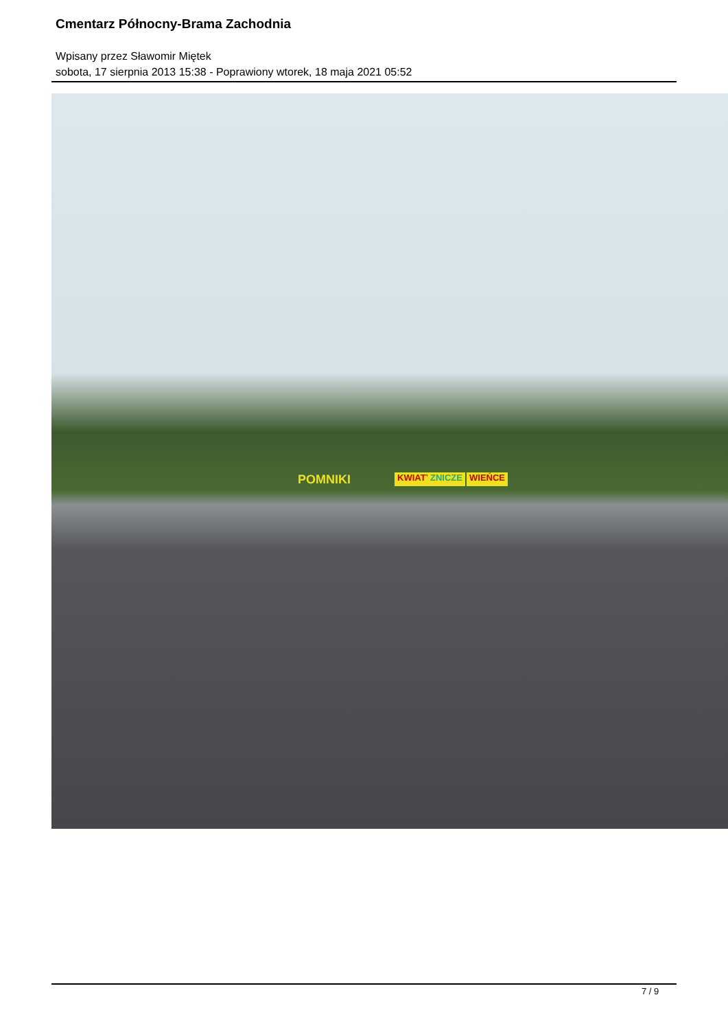Cmentarz Północny-Brama Zachodnia
Wpisany przez Sławomir Miętek
sobota, 17 sierpnia 2013 15:38 - Poprawiony wtorek, 18 maja 2021 05:52
POMNIKI KWIATY ZNICZE WIEŃCE
7 / 9